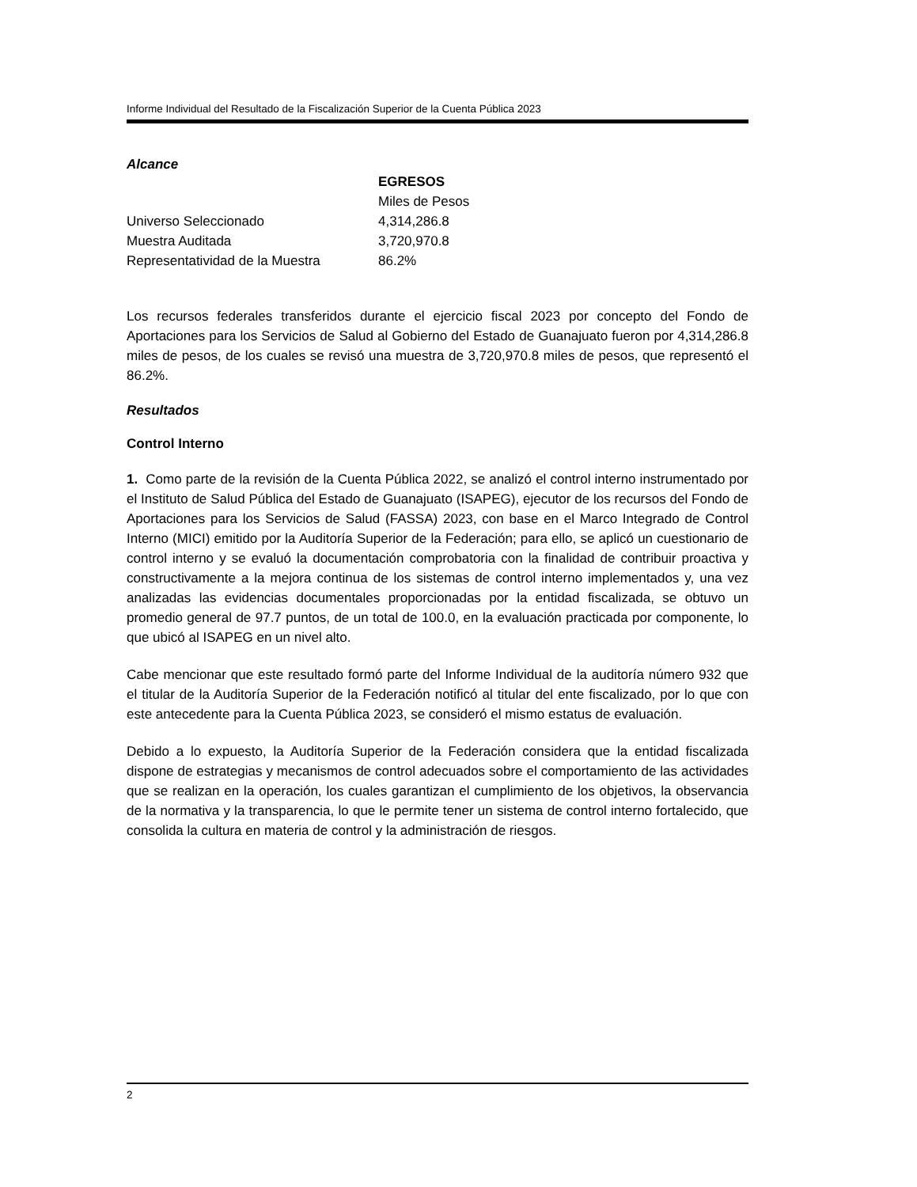Informe Individual del Resultado de la Fiscalización Superior de la Cuenta Pública 2023
Alcance
| | EGRESOS |
| | Miles de Pesos |
| Universo Seleccionado | 4,314,286.8 |
| Muestra Auditada | 3,720,970.8 |
| Representatividad de la Muestra | 86.2% |
Los recursos federales transferidos durante el ejercicio fiscal 2023 por concepto del Fondo de Aportaciones para los Servicios de Salud al Gobierno del Estado de Guanajuato fueron por 4,314,286.8 miles de pesos, de los cuales se revisó una muestra de 3,720,970.8 miles de pesos, que representó el 86.2%.
Resultados
Control Interno
1. Como parte de la revisión de la Cuenta Pública 2022, se analizó el control interno instrumentado por el Instituto de Salud Pública del Estado de Guanajuato (ISAPEG), ejecutor de los recursos del Fondo de Aportaciones para los Servicios de Salud (FASSA) 2023, con base en el Marco Integrado de Control Interno (MICI) emitido por la Auditoría Superior de la Federación; para ello, se aplicó un cuestionario de control interno y se evaluó la documentación comprobatoria con la finalidad de contribuir proactiva y constructivamente a la mejora continua de los sistemas de control interno implementados y, una vez analizadas las evidencias documentales proporcionadas por la entidad fiscalizada, se obtuvo un promedio general de 97.7 puntos, de un total de 100.0, en la evaluación practicada por componente, lo que ubicó al ISAPEG en un nivel alto.
Cabe mencionar que este resultado formó parte del Informe Individual de la auditoría número 932 que el titular de la Auditoría Superior de la Federación notificó al titular del ente fiscalizado, por lo que con este antecedente para la Cuenta Pública 2023, se consideró el mismo estatus de evaluación.
Debido a lo expuesto, la Auditoría Superior de la Federación considera que la entidad fiscalizada dispone de estrategias y mecanismos de control adecuados sobre el comportamiento de las actividades que se realizan en la operación, los cuales garantizan el cumplimiento de los objetivos, la observancia de la normativa y la transparencia, lo que le permite tener un sistema de control interno fortalecido, que consolida la cultura en materia de control y la administración de riesgos.
2